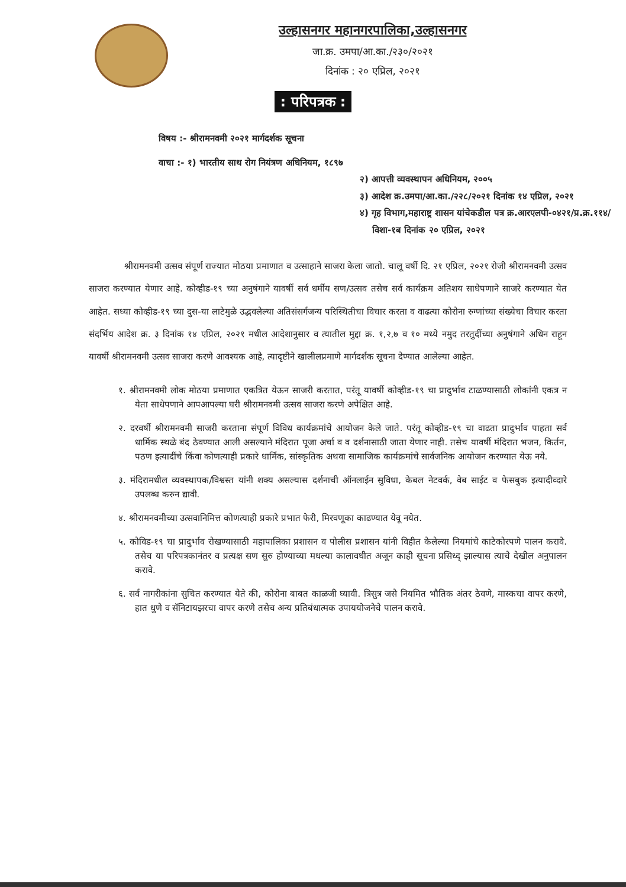उल्हासनगर महानगरपालिका,उल्हासनगर
जा.क्र. उमपा/आ.का./२३०/२०२१
दिनांक : २० एप्रिल, २०२१
: परिपत्रक :
विषय :- श्रीरामनवमी २०२१ मार्गदर्शक सूचना
वाचा :- १) भारतीय साथ रोग नियंत्रण अधिनियम, १८९७
२) आपत्ती व्यवस्थापन अधिनियम, २००५
३) आदेश क्र.उमपा/आ.का./२२८/२०२१ दिनांक १४ एप्रिल, २०२१
४) गृह विभाग,महाराष्ट्र शासन यांचेकडील पत्र क्र.आरएलपी-०४२१/प्र.क्र.११४/
विशा-१ब दिनांक २० एप्रिल, २०२१
श्रीरामनवमी उत्सव संपूर्ण राज्यात मोठया प्रमाणात व उत्साहाने साजरा केला जातो. चालू वर्षी दि. २१ एप्रिल, २०२१ रोजी श्रीरामनवमी उत्सव साजरा करण्यात येणार आहे. कोव्हीड-१९ च्या अनुषंगाने यावर्षी सर्व धर्मीय सण/उत्सव तसेच सर्व कार्यक्रम अतिशय साधेपणाने साजरे करण्यात येत आहेत. सध्या कोव्हीड-१९ च्या दुस-या लाटेमुळे उद्भवलेल्या अतिसंसर्गजन्य परिस्थितीचा विचार करता व वाढत्या कोरोना रुग्णांच्या संख्येचा विचार करता संदर्भिय आदेश क्र. ३ दिनांक १४ एप्रिल, २०२१ मधील आदेशानुसार व त्यातील मुद्दा क्र. १,२,७ व १० मध्ये नमुद तरतुदींच्या अनुषंगाने अधिन राहून यावर्षी श्रीरामनवमी उत्सव साजरा करणे आवश्यक आहे, त्यादृष्टीने खालीलप्रमाणे मार्गदर्शक सूचना देण्यात आलेल्या आहेत.
१. श्रीरामनवमी लोक मोठया प्रमाणात एकत्रित येऊन साजरी करतात, परंतू यावर्षी कोव्हीड-१९ चा प्रादुर्भाव टाळण्यासाठी लोकांनी एकत्र न येता साधेपणाने आपआपल्या घरी श्रीरामनवमी उत्सव साजरा करणे अपेक्षित आहे.
२. दरवर्षी श्रीरामनवमी साजरी करताना संपूर्ण विविध कार्यक्रमांचे आयोजन केले जाते. परंतू कोव्हीड-१९ चा वाढता प्रादुर्भाव पाहता सर्व धार्मिक स्थळे बंद ठेवण्यात आली असल्याने मंदिरात पूजा अर्चा व व दर्शनासाठी जाता येणार नाही. तसेच यावर्षी मंदिरात भजन, किर्तन, पठण इत्यादींचे किंवा कोणत्याही प्रकारे धार्मिक, सांस्कृतिक अथवा सामाजिक कार्यक्रमांचे सार्वजनिक आयोजन करण्यात येऊ नये.
३. मंदिरामधील व्यवस्थापक/विश्वस्त यांनी शक्य असल्यास दर्शनाची ऑनलाईन सुविधा, केबल नेटवर्क, वेब साईट व फेसबुक इत्यादीव्दारे उपलब्ध करुन द्यावी.
४. श्रीरामनवमीच्या उत्सवानिमित्त कोणत्याही प्रकारे प्रभात फेरी, मिरवणूका काढण्यात येवू नयेत.
५. कोविड-१९ चा प्रादुर्भाव रोखण्यासाठी महापालिका प्रशासन व पोलीस प्रशासन यांनी विहीत केलेल्या नियमांचे काटेकोरपणे पालन करावे. तसेच या परिपत्रकानंतर व प्रत्यक्ष सण सुरु होण्याच्या मधल्या कालावधीत अजून काही सूचना प्रसिध्द् झाल्यास त्याचे देखील अनुपालन करावे.
६. सर्व नागरीकांना सुचित करण्यात येते की, कोरोना बाबत काळजी घ्यावी. त्रिसुत्र जसे नियमित भौतिक अंतर ठेवणे, मास्कचा वापर करणे, हात धुणे व सॅनिटायझरचा वापर करणे तसेच अन्य प्रतिबंधात्मक उपाययोजनेचे पालन करावे.